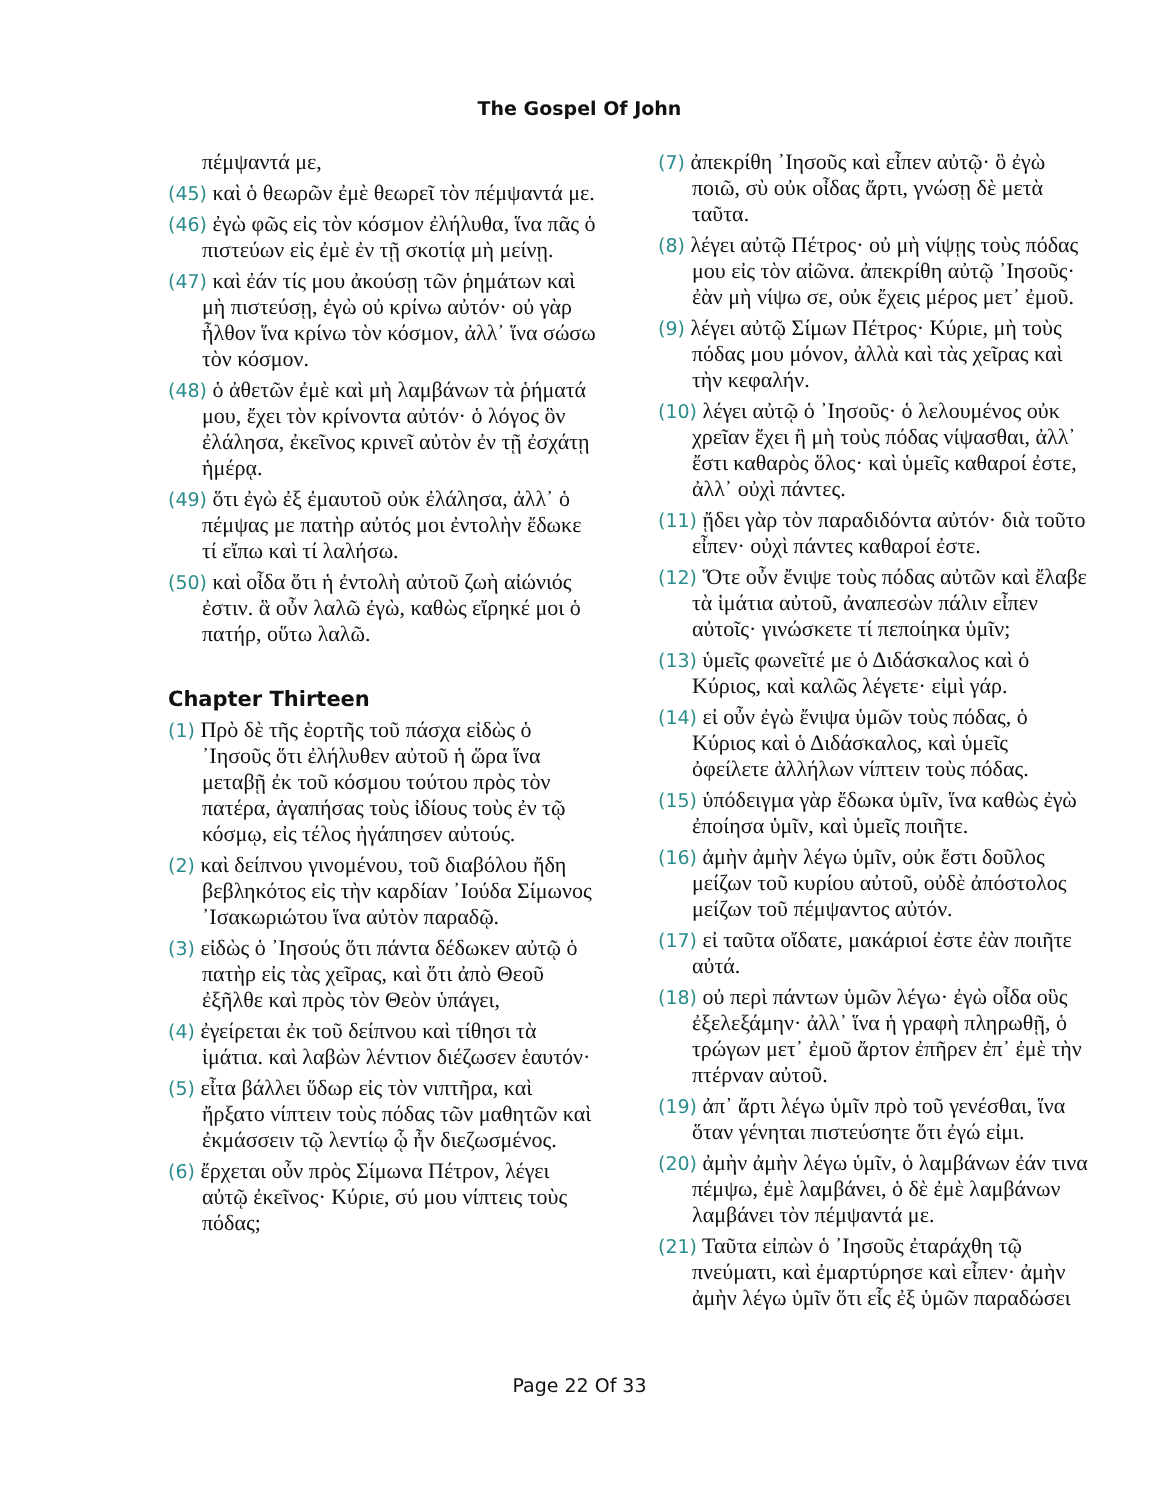The Gospel Of John
πέμψαντά με,
(45) καὶ ὁ θεωρῶν ἐμὲ θεωρεῖ τὸν πέμψαντά με.
(46) ἐγὼ φῶς εἰς τὸν κόσμον ἐλήλυθα, ἵνα πᾶς ὁ πιστεύων εἰς ἐμὲ ἐν τῇ σκοτίᾳ μὴ μείνῃ.
(47) καὶ ἐάν τίς μου ἀκούσῃ τῶν ῥημάτων καὶ μὴ πιστεύσῃ, ἐγὼ οὐ κρίνω αὐτόν· οὐ γὰρ ἦλθον ἵνα κρίνω τὸν κόσμον, ἀλλ᾽ ἵνα σώσω τὸν κόσμον.
(48) ὁ ἀθετῶν ἐμὲ καὶ μὴ λαμβάνων τὰ ῥήματά μου, ἔχει τὸν κρίνοντα αὐτόν· ὁ λόγος ὃν ἐλάλησα, ἐκεῖνος κρινεῖ αὐτὸν ἐν τῇ ἐσχάτῃ ἡμέρᾳ.
(49) ὅτι ἐγὼ ἐξ ἐμαυτοῦ οὐκ ἐλάλησα, ἀλλ᾽ ὁ πέμψας με πατὴρ αὐτός μοι ἐντολὴν ἔδωκε τί εἴπω καὶ τί λαλήσω.
(50) καὶ οἶδα ὅτι ἡ ἐντολὴ αὐτοῦ ζωὴ αἰώνιός ἐστιν. ἃ οὖν λαλῶ ἐγὼ, καθὼς εἴρηκέ μοι ὁ πατήρ, οὕτω λαλῶ.
Chapter Thirteen
(1) Πρὸ δὲ τῆς ἑορτῆς τοῦ πάσχα εἰδὼς ὁ ᾿Ιησοῦς ὅτι ἐλήλυθεν αὐτοῦ ἡ ὥρα ἵνα μεταβῇ ἐκ τοῦ κόσμου τούτου πρὸς τὸν πατέρα, ἀγαπήσας τοὺς ἰδίους τοὺς ἐν τῷ κόσμῳ, εἰς τέλος ἠγάπησεν αὐτούς.
(2) καὶ δείπνου γινομένου, τοῦ διαβόλου ἤδη βεβληκότος εἰς τὴν καρδίαν ᾿Ιούδα Σίμωνος ᾿Ισακωριώτου ἵνα αὐτὸν παραδῷ.
(3) εἰδὼς ὁ ᾿Ιησούς ὅτι πάντα δέδωκεν αὐτῷ ὁ πατὴρ εἰς τὰς χεῖρας, καὶ ὅτι ἀπὸ Θεοῦ ἐξῆλθε καὶ πρὸς τὸν Θεὸν ὑπάγει,
(4) ἐγείρεται ἐκ τοῦ δείπνου καὶ τίθησι τὰ ἱμάτια. καὶ λαβὼν λέντιον διέζωσεν ἑαυτόν·
(5) εἶτα βάλλει ὕδωρ εἰς τὸν νιπτῆρα, καὶ ἤρξατο νίπτειν τοὺς πόδας τῶν μαθητῶν καὶ ἐκμάσσειν τῷ λεντίῳ ᾧ ἦν διεζωσμένος.
(6) ἔρχεται οὖν πρὸς Σίμωνα Πέτρον, λέγει αὐτῷ ἐκεῖνος· Κύριε, σύ μου νίπτεις τοὺς πόδας;
(7) ἀπεκρίθη ᾿Ιησοῦς καὶ εἶπεν αὐτῷ· ὃ ἐγὼ ποιῶ, σὺ οὐκ οἶδας ἄρτι, γνώσῃ δὲ μετὰ ταῦτα.
(8) λέγει αὐτῷ Πέτρος· οὐ μὴ νίψῃς τοὺς πόδας μου εἰς τὸν αἰῶνα. ἀπεκρίθη αὐτῷ ᾿Ιησοῦς· ἐὰν μὴ νίψω σε, οὐκ ἔχεις μέρος μετ᾽ ἐμοῦ.
(9) λέγει αὐτῷ Σίμων Πέτρος· Κύριε, μὴ τοὺς πόδας μου μόνον, ἀλλὰ καὶ τὰς χεῖρας καὶ τὴν κεφαλήν.
(10) λέγει αὐτῷ ὁ ᾿Ιησοῦς· ὁ λελουμένος οὐκ χρεῖαν ἔχει ἢ μὴ τοὺς πόδας νίψασθαι, ἀλλ᾽ ἔστι καθαρὸς ὅλος· καὶ ὑμεῖς καθαροί ἐστε, ἀλλ᾽ οὐχὶ πάντες.
(11) ᾔδει γὰρ τὸν παραδιδόντα αὐτόν· διὰ τοῦτο εἶπεν· οὐχὶ πάντες καθαροί ἐστε.
(12) Ὅτε οὖν ἔνιψε τοὺς πόδας αὐτῶν καὶ ἔλαβε τὰ ἱμάτια αὐτοῦ, ἀναπεσὼν πάλιν εἶπεν αὐτοῖς· γινώσκετε τί πεποίηκα ὑμῖν;
(13) ὑμεῖς φωνεῖτέ με ὁ Διδάσκαλος καὶ ὁ Κύριος, καὶ καλῶς λέγετε· εἰμὶ γάρ.
(14) εἰ οὖν ἐγὼ ἔνιψα ὑμῶν τοὺς πόδας, ὁ Κύριος καὶ ὁ Διδάσκαλος, καὶ ὑμεῖς ὀφείλετε ἀλλήλων νίπτειν τοὺς πόδας.
(15) ὑπόδειγμα γὰρ ἔδωκα ὑμῖν, ἵνα καθὼς ἐγὼ ἐποίησα ὑμῖν, καὶ ὑμεῖς ποιῆτε.
(16) ἀμὴν ἀμὴν λέγω ὑμῖν, οὐκ ἔστι δοῦλος μείζων τοῦ κυρίου αὐτοῦ, οὐδὲ ἀπόστολος μείζων τοῦ πέμψαντος αὐτόν.
(17) εἰ ταῦτα οἴδατε, μακάριοί ἐστε ἐὰν ποιῆτε αὐτά.
(18) οὐ περὶ πάντων ὑμῶν λέγω· ἐγὼ οἶδα οὓς ἐξελεξάμην· ἀλλ᾽ ἵνα ἡ γραφὴ πληρωθῇ, ὁ τρώγων μετ᾽ ἐμοῦ ἄρτον ἐπῆρεν ἐπ᾽ ἐμὲ τὴν πτέρναν αὐτοῦ.
(19) ἀπ᾽ ἄρτι λέγω ὑμῖν πρὸ τοῦ γενέσθαι, ἵνα ὅταν γένηται πιστεύσητε ὅτι ἐγώ εἰμι.
(20) ἀμὴν ἀμὴν λέγω ὑμῖν, ὁ λαμβάνων ἐάν τινα πέμψω, ἐμὲ λαμβάνει, ὁ δὲ ἐμὲ λαμβάνων λαμβάνει τὸν πέμψαντά με.
(21) Ταῦτα εἰπὼν ὁ ᾿Ιησοῦς ἐταράχθη τῷ πνεύματι, καὶ ἐμαρτύρησε καὶ εἶπεν· ἀμὴν ἀμὴν λέγω ὑμῖν ὅτι εἷς ἐξ ὑμῶν παραδώσει
Page 22 Of 33